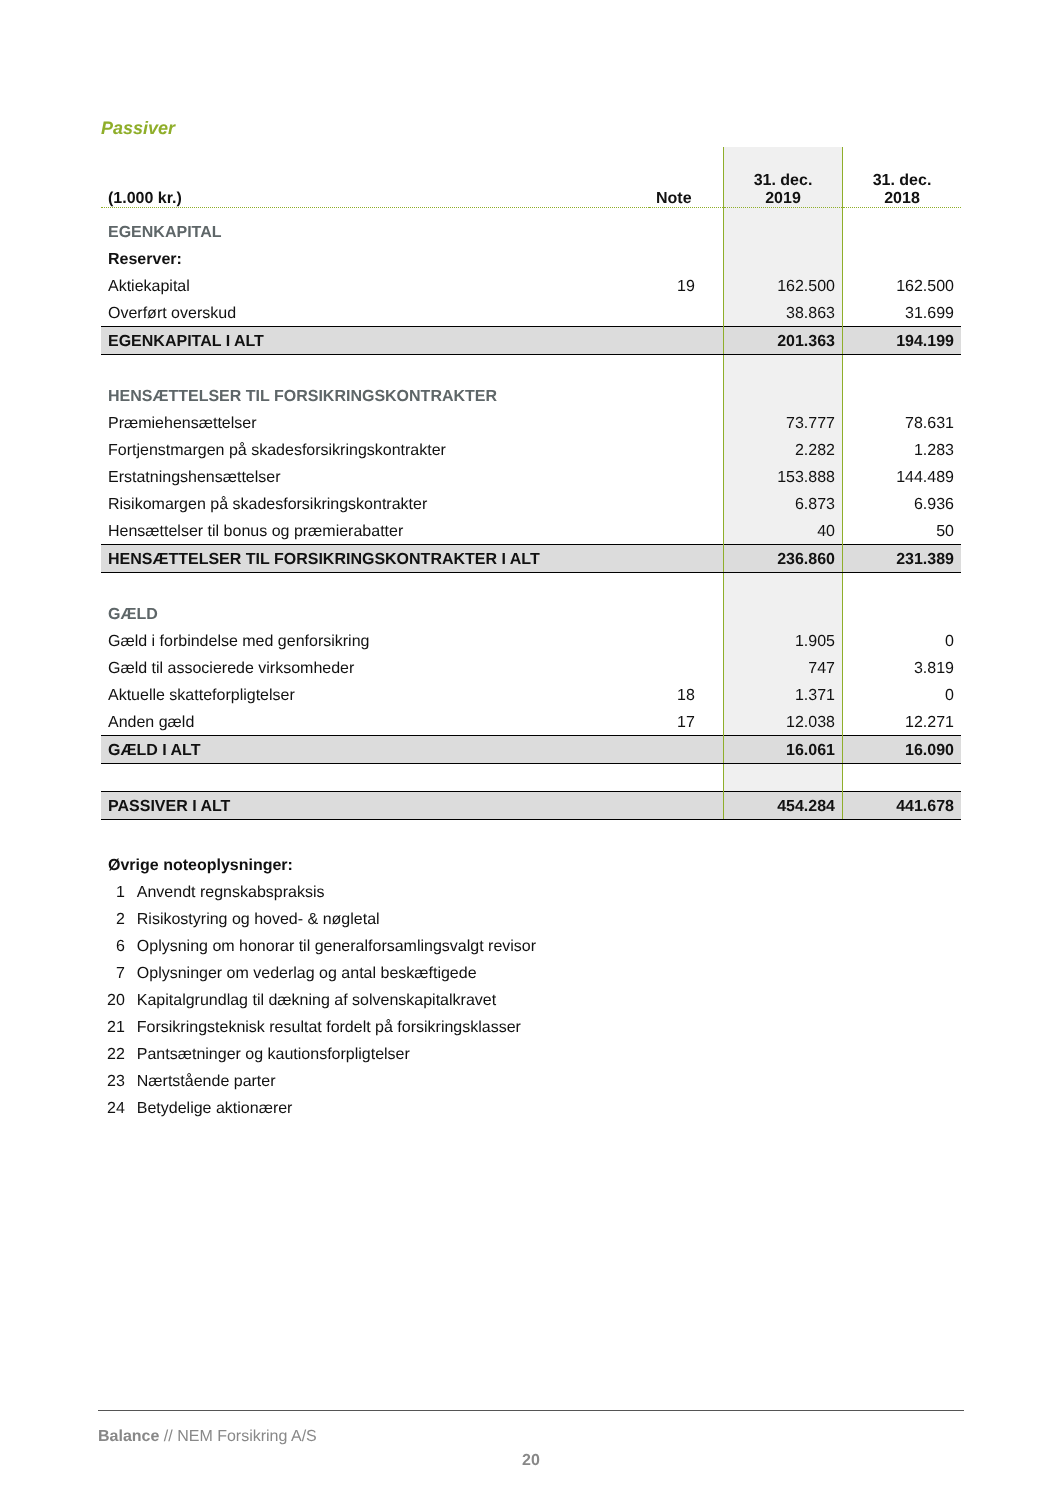Passiver
| (1.000 kr.) | Note | 31. dec. 2019 | 31. dec. 2018 |
| --- | --- | --- | --- |
| EGENKAPITAL | | | |
| Reserver: | | | |
| Aktiekapital | 19 | 162.500 | 162.500 |
| Overført overskud | | 38.863 | 31.699 |
| EGENKAPITAL I ALT | | 201.363 | 194.199 |
| HENSÆTTELSER TIL FORSIKRINGSKONTRAKTER | | | |
| Præmiehensættelser | | 73.777 | 78.631 |
| Fortjenstmargen på skadesforsikringskontrakter | | 2.282 | 1.283 |
| Erstatningshensættelser | | 153.888 | 144.489 |
| Risikomargen på skadesforsikringskontrakter | | 6.873 | 6.936 |
| Hensættelser til bonus og præmierabatter | | 40 | 50 |
| HENSÆTTELSER TIL FORSIKRINGSKONTRAKTER I ALT | | 236.860 | 231.389 |
| GÆLD | | | |
| Gæld i forbindelse med genforsikring | | 1.905 | 0 |
| Gæld til associerede virksomheder | | 747 | 3.819 |
| Aktuelle skatteforpligtelser | 18 | 1.371 | 0 |
| Anden gæld | 17 | 12.038 | 12.271 |
| GÆLD I ALT | | 16.061 | 16.090 |
| PASSIVER I ALT | | 454.284 | 441.678 |
Øvrige noteoplysninger:
| 1 | Anvendt regnskabspraksis |
| 2 | Risikostyring og hoved- & nøgletal |
| 6 | Oplysning om honorar til generalforsamlingsvalgt revisor |
| 7 | Oplysninger om vederlag og antal beskæftigede |
| 20 | Kapitalgrundlag til dækning af solvenskapitalkravet |
| 21 | Forsikringsteknisk resultat fordelt på forsikringsklasser |
| 22 | Pantsætninger og kautionsforpligtelser |
| 23 | Nærtstående parter |
| 24 | Betydelige aktionærer |
Balance // NEM Forsikring A/S
20